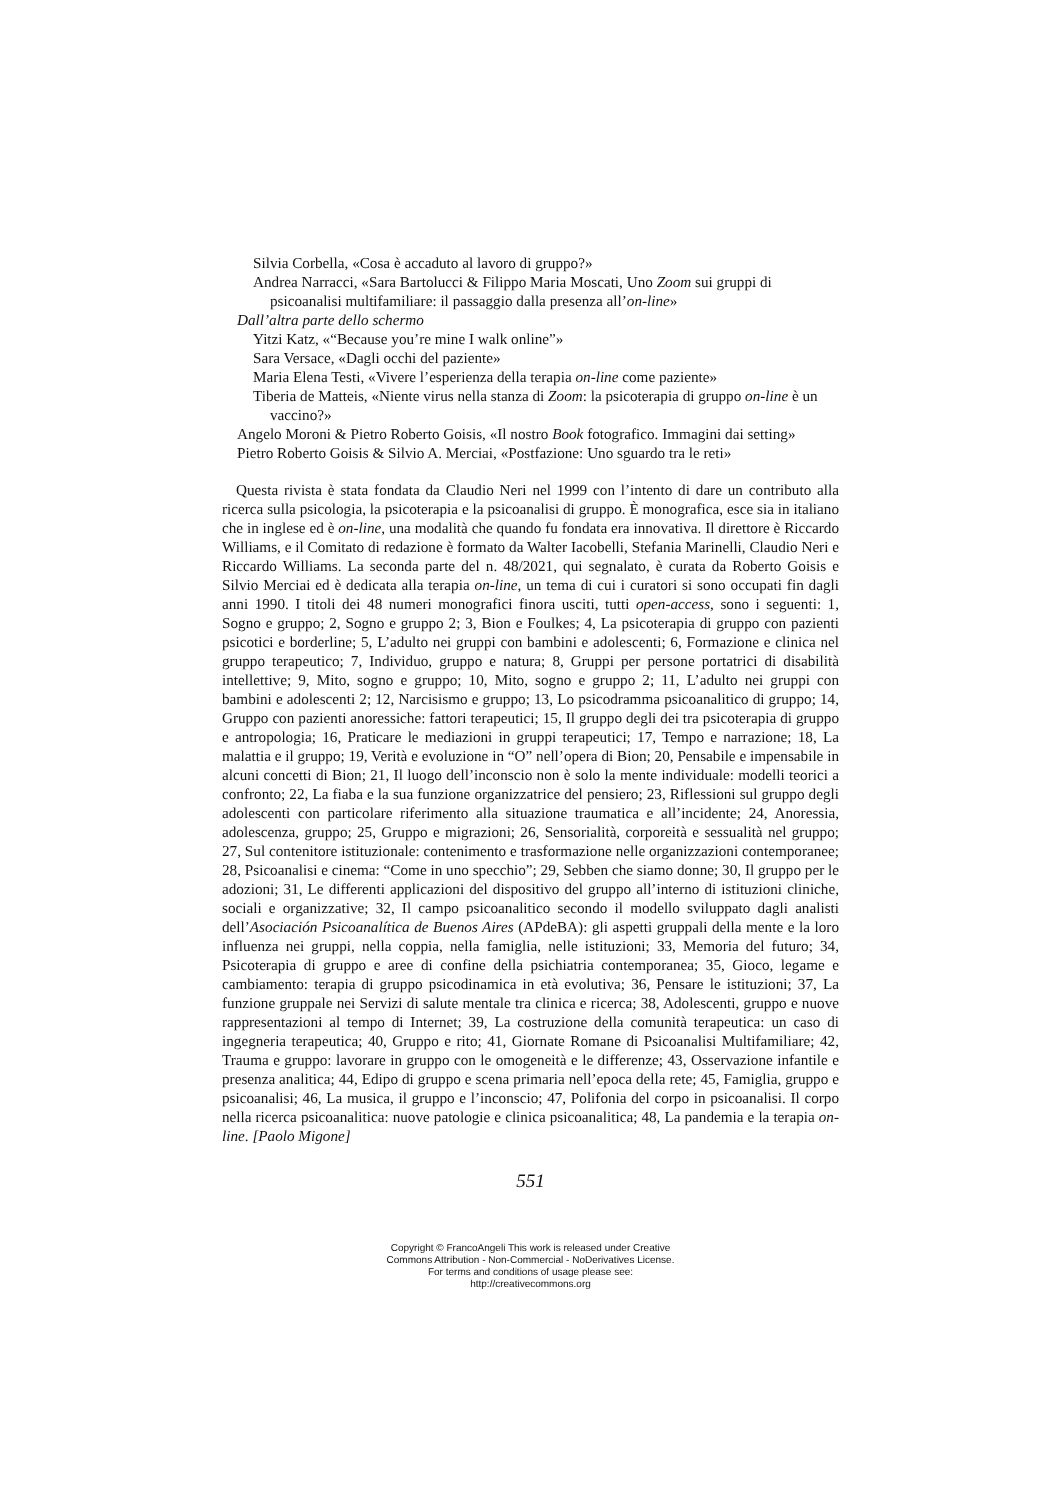Silvia Corbella, «Cosa è accaduto al lavoro di gruppo?»
Andrea Narracci, «Sara Bartolucci & Filippo Maria Moscati, Uno Zoom sui gruppi di psicoanalisi multifamiliare: il passaggio dalla presenza all’on-line»
Dall’altra parte dello schermo
Yitzi Katz, «“Because you’re mine I walk online”»
Sara Versace, «Dagli occhi del paziente»
Maria Elena Testi, «Vivere l’esperienza della terapia on-line come paziente»
Tiberia de Matteis, «Niente virus nella stanza di Zoom: la psicoterapia di gruppo on-line è un vaccino?»
Angelo Moroni & Pietro Roberto Goisis, «Il nostro Book fotografico. Immagini dai setting»
Pietro Roberto Goisis & Silvio A. Merciai, «Postfazione: Uno sguardo tra le reti»
Questa rivista è stata fondata da Claudio Neri nel 1999 con l’intento di dare un contributo alla ricerca sulla psicologia, la psicoterapia e la psicoanalisi di gruppo. È monografica, esce sia in italiano che in inglese ed è on-line, una modalità che quando fu fondata era innovativa. Il direttore è Riccardo Williams, e il Comitato di redazione è formato da Walter Iacobelli, Stefania Marinelli, Claudio Neri e Riccardo Williams. La seconda parte del n. 48/2021, qui segnalato, è curata da Roberto Goisis e Silvio Merciai ed è dedicata alla terapia on-line, un tema di cui i curatori si sono occupati fin dagli anni 1990. I titoli dei 48 numeri monografici finora usciti, tutti open-access, sono i seguenti: 1, Sogno e gruppo; 2, Sogno e gruppo 2; 3, Bion e Foulkes; 4, La psicoterapia di gruppo con pazienti psicotici e borderline; 5, L’adulto nei gruppi con bambini e adolescenti; 6, Formazione e clinica nel gruppo terapeutico; 7, Individuo, gruppo e natura; 8, Gruppi per persone portatrici di disabilità intellettive; 9, Mito, sogno e gruppo; 10, Mito, sogno e gruppo 2; 11, L’adulto nei gruppi con bambini e adolescenti 2; 12, Narcisismo e gruppo; 13, Lo psicodramma psicoanalitico di gruppo; 14, Gruppo con pazienti anoressiche: fattori terapeutici; 15, Il gruppo degli dei tra psicoterapia di gruppo e antropologia; 16, Praticare le mediazioni in gruppi terapeutici; 17, Tempo e narrazione; 18, La malattia e il gruppo; 19, Verità e evoluzione in “O” nell’opera di Bion; 20, Pensabile e impensabile in alcuni concetti di Bion; 21, Il luogo dell’inconscio non è solo la mente individuale: modelli teorici a confronto; 22, La fiaba e la sua funzione organizzatrice del pensiero; 23, Riflessioni sul gruppo degli adolescenti con particolare riferimento alla situazione traumatica e all’incidente; 24, Anoressia, adolescenza, gruppo; 25, Gruppo e migrazioni; 26, Sensorialità, corporeità e sessualità nel gruppo; 27, Sul contenitore istituzionale: contenimento e trasformazione nelle organizzazioni contemporanee; 28, Psicoanalisi e cinema: “Come in uno specchio”; 29, Sebben che siamo donne; 30, Il gruppo per le adozioni; 31, Le differenti applicazioni del dispositivo del gruppo all’interno di istituzioni cliniche, sociali e organizzative; 32, Il campo psicoanalitico secondo il modello sviluppato dagli analisti dell’Asociación Psicoanalítica de Buenos Aires (APdeBA): gli aspetti gruppali della mente e la loro influenza nei gruppi, nella coppia, nella famiglia, nelle istituzioni; 33, Memoria del futuro; 34, Psicoterapia di gruppo e aree di confine della psichiatria contemporanea; 35, Gioco, legame e cambiamento: terapia di gruppo psicodinamica in età evolutiva; 36, Pensare le istituzioni; 37, La funzione gruppale nei Servizi di salute mentale tra clinica e ricerca; 38, Adolescenti, gruppo e nuove rappresentazioni al tempo di Internet; 39, La costruzione della comunità terapeutica: un caso di ingegneria terapeutica; 40, Gruppo e rito; 41, Giornate Romane di Psicoanalisi Multifamiliare; 42, Trauma e gruppo: lavorare in gruppo con le omogeneità e le differenze; 43, Osservazione infantile e presenza analitica; 44, Edipo di gruppo e scena primaria nell’epoca della rete; 45, Famiglia, gruppo e psicoanalisi; 46, La musica, il gruppo e l’inconscio; 47, Polifonia del corpo in psicoanalisi. Il corpo nella ricerca psicoanalitica: nuove patologie e clinica psicoanalitica; 48, La pandemia e la terapia on-line. [Paolo Migone]
551
Copyright © FrancoAngeli This work is released under Creative
Commons Attribution - Non-Commercial - NoDerivatives License.
For terms and conditions of usage please see:
http://creativecommons.org